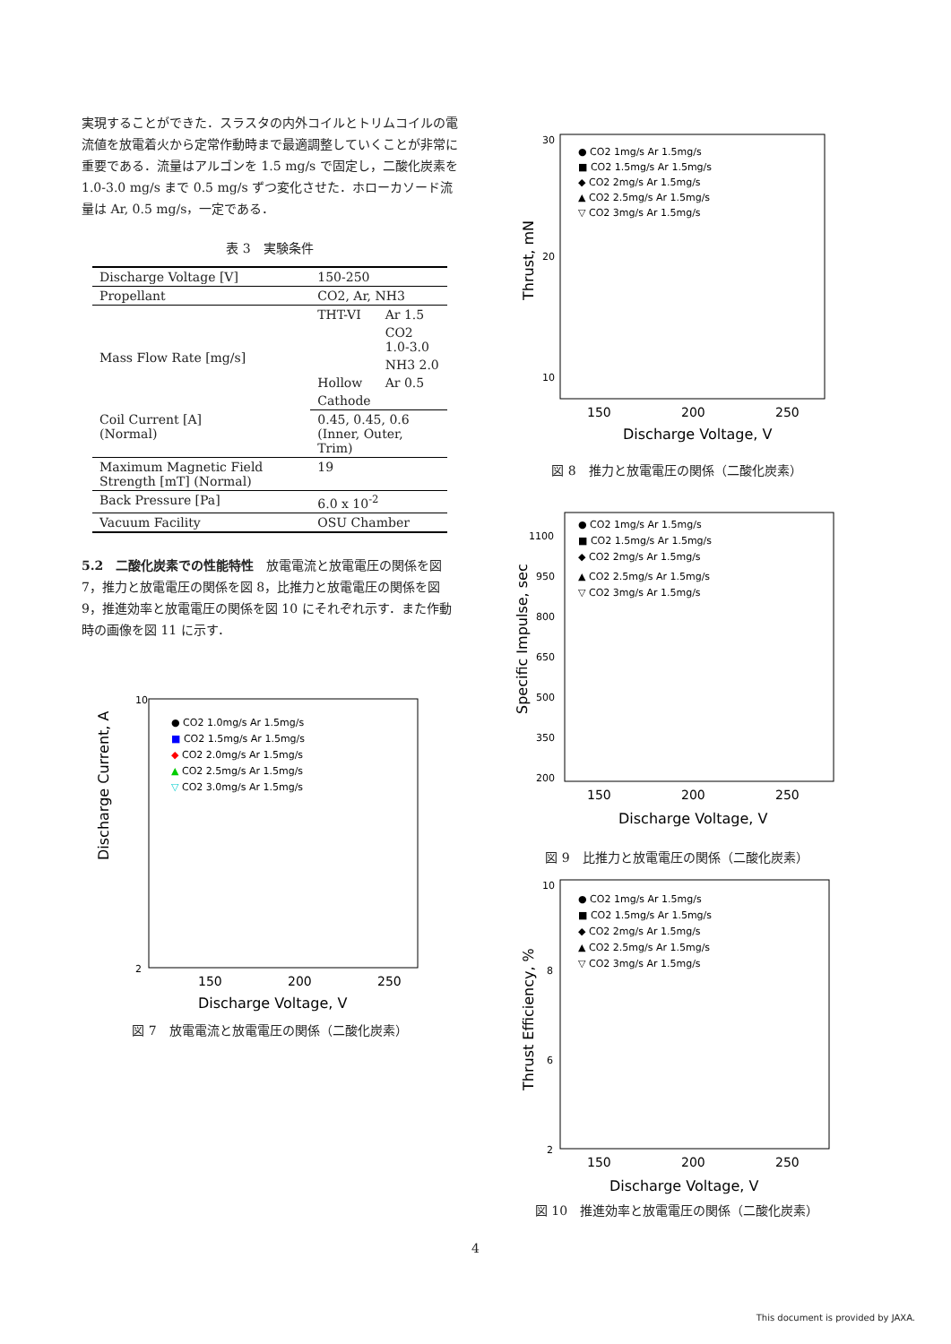実現することができた．スラスタの内外コイルとトリムコイルの電流値を放電着火から定常作動時まで最適調整していくことが非常に重要である．流量はアルゴンを 1.5 mg/s で固定し，二酸化炭素を 1.0-3.0 mg/s まで 0.5 mg/s ずつ変化させた．ホローカソード流量は Ar, 0.5 mg/s，一定である．
表 3　実験条件
| Discharge Voltage [V] | 150-250 | |
| Propellant | CO2, Ar, NH3 | |
| Mass Flow Rate [mg/s] | THT-VI | Ar 1.5 |
| | | CO2 1.0-3.0 |
| | | NH3 2.0 |
| | Hollow | Ar 0.5 |
| | Cathode | |
| Coil Current [A] (Normal) | 0.45, 0.45, 0.6 (Inner, Outer, Trim) | |
| Maximum Magnetic Field Strength [mT] (Normal) | 19 | |
| Back Pressure [Pa] | 6.0 x 10<sup>-2</sup> | |
| Vacuum Facility | OSU Chamber | |
5.2　二酸化炭素での性能特性　放電電流と放電電圧の関係を図 7，推力と放電電圧の関係を図 8，比推力と放電電圧の関係を図 9，推進効率と放電電圧の関係を図 10 にそれぞれ示す．また作動時の画像を図 11 に示す．
Discharge Current, A
10
2
150
200
250
Discharge Voltage, V
● CO2 1.0mg/s Ar 1.5mg/s
■ CO2 1.5mg/s Ar 1.5mg/s
◆ CO2 2.0mg/s Ar 1.5mg/s
▲ CO2 2.5mg/s Ar 1.5mg/s
▽ CO2 3.0mg/s Ar 1.5mg/s
図 7　放電電流と放電電圧の関係（二酸化炭素）
Thrust, mN
30
20
10
150
200
250
Discharge Voltage, V
● CO2 1mg/s Ar 1.5mg/s
■ CO2 1.5mg/s Ar 1.5mg/s
◆ CO2 2mg/s Ar 1.5mg/s
▲ CO2 2.5mg/s Ar 1.5mg/s
▽ CO2 3mg/s Ar 1.5mg/s
図 8　推力と放電電圧の関係（二酸化炭素）
Specific Impulse, sec
1100
950
800
650
500
350
200
150
200
250
Discharge Voltage, V
● CO2 1mg/s Ar 1.5mg/s
■ CO2 1.5mg/s Ar 1.5mg/s
◆ CO2 2mg/s Ar 1.5mg/s
▲ CO2 2.5mg/s Ar 1.5mg/s
▽ CO2 3mg/s Ar 1.5mg/s
図 9　比推力と放電電圧の関係（二酸化炭素）
Thrust Efficiency, %
10
8
6
2
150
200
250
Discharge Voltage, V
● CO2 1mg/s Ar 1.5mg/s
■ CO2 1.5mg/s Ar 1.5mg/s
◆ CO2 2mg/s Ar 1.5mg/s
▲ CO2 2.5mg/s Ar 1.5mg/s
▽ CO2 3mg/s Ar 1.5mg/s
図 10　推進効率と放電電圧の関係（二酸化炭素）
4
This document is provided by JAXA.